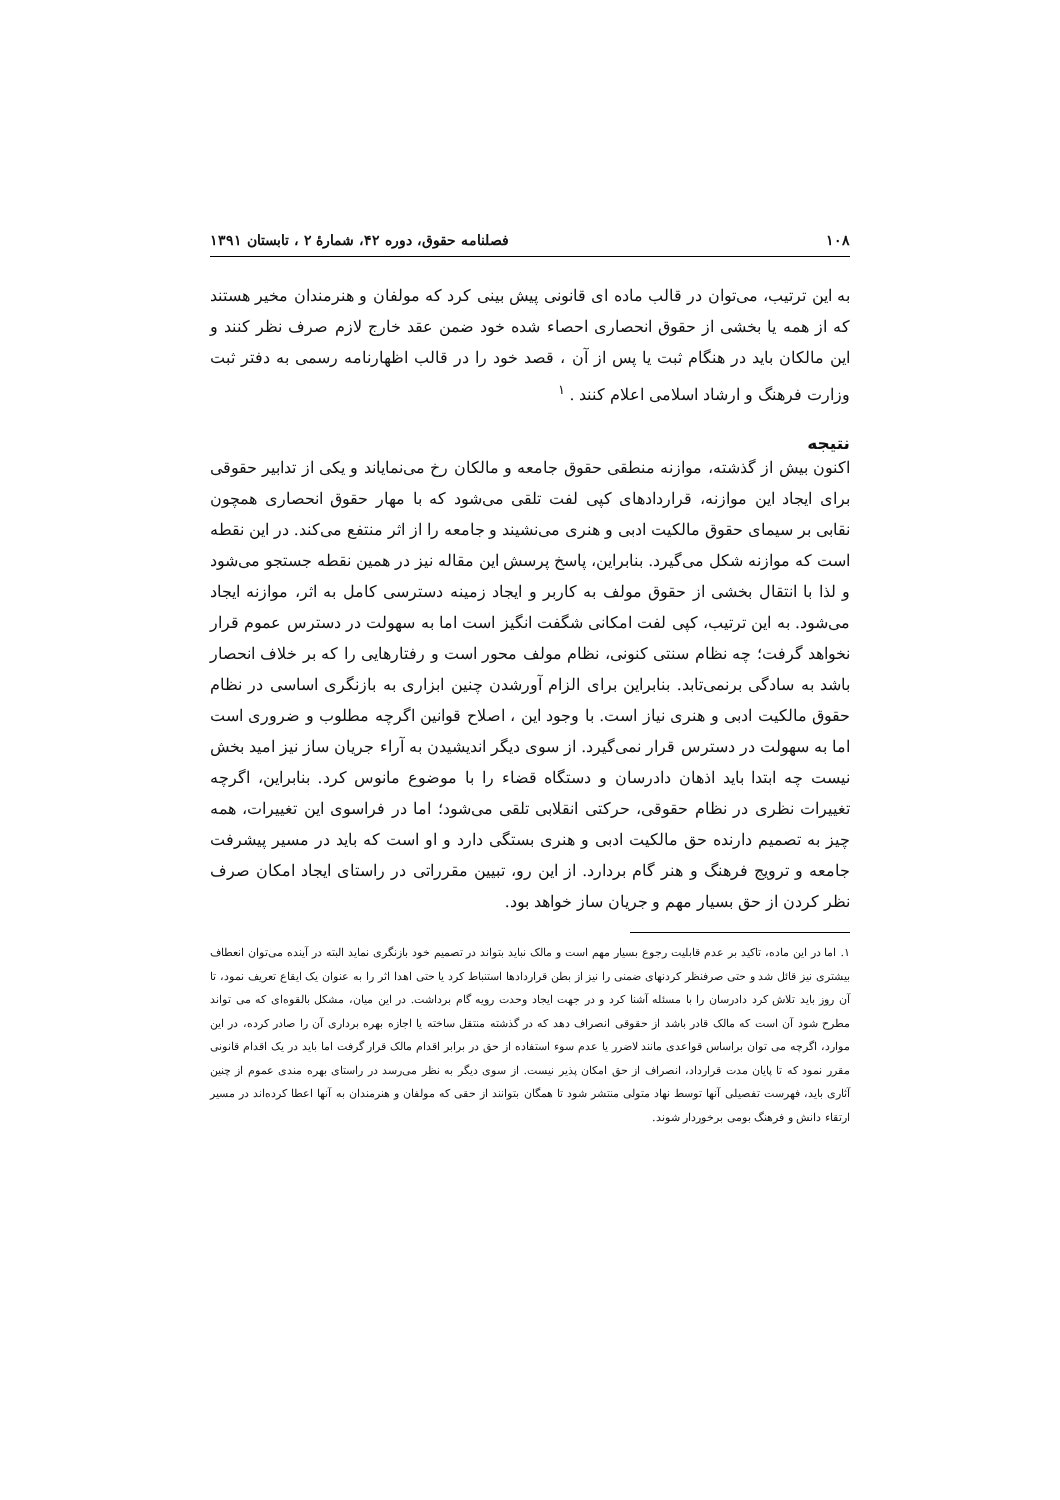۱۰۸ فصلنامه حقوق، دوره ۴۲، شمارهٔ ۲ ، تابستان ۱۳۹۱
به این ترتیب، می‌توان در قالب ماده ای قانونی پیش بینی کرد که مولفان و هنرمندان مخیر هستند که از همه یا بخشی از حقوق انحصاری احصاء شده خود ضمن عقد خارج لازم صرف نظر کنند و این مالکان باید در هنگام ثبت یا پس از آن ، قصد خود را در قالب اظهارنامه رسمی به دفتر ثبت وزارت فرهنگ و ارشاد اسلامی اعلام کنند . <sup>۱</sup>
نتیجه
اکنون بیش از گذشته، موازنه منطقی حقوق جامعه و مالکان رخ می‌نمایاند و یکی از تدابیر حقوقی برای ایجاد این موازنه، قراردادهای کپی لفت تلقی می‌شود که با مهار حقوق انحصاری همچون نقابی بر سیمای حقوق مالکیت ادبی و هنری می‌نشیند و جامعه را از اثر منتفع می‌کند. در این نقطه است که موازنه شکل می‌گیرد. بنابراین، پاسخ پرسش این مقاله نیز در همین نقطه جستجو می‌شود و لذا با انتقال بخشی از حقوق مولف به کاربر و ایجاد زمینه دسترسی کامل به اثر، موازنه ایجاد می‌شود. به این ترتیب، کپی لفت امکانی شگفت انگیز است اما به سهولت در دسترس عموم قرار نخواهد گرفت؛ چه نظام سنتی کنونی، نظام مولف محور است و رفتارهایی را که بر خلاف انحصار باشد به سادگی برنمی‌تابد. بنابراین برای الزام آورشدن چنین ابزاری به بازنگری اساسی در نظام حقوق مالکیت ادبی و هنری نیاز است. با وجود این ، اصلاح قوانین اگرچه مطلوب و ضروری است اما به سهولت در دسترس قرار نمی‌گیرد. از سوی دیگر اندیشیدن به آراء جریان ساز نیز امید بخش نیست چه ابتدا باید اذهان دادرسان و دستگاه قضاء را با موضوع مانوس کرد. بنابراین، اگرچه تغییرات نظری در نظام حقوقی، حرکتی انقلابی تلقی می‌شود؛ اما در فراسوی این تغییرات، همه چیز به تصمیم دارنده حق مالکیت ادبی و هنری بستگی دارد و او است که باید در مسیر پیشرفت جامعه و ترویج فرهنگ و هنر گام بردارد. از این رو، تبیین مقرراتی در راستای ایجاد امکان صرف نظر کردن از حق بسیار مهم و جریان ساز خواهد بود.
۱. اما در این ماده، تاکید بر عدم قابلیت رجوع بسیار مهم است و مالک نباید بتواند در تصمیم خود بازنگری نماید البته در آینده می‌توان انعطاف بیشتری نیز قائل شد و حتی صرفنظر کردنهای ضمنی را نیز از بطن قراردادها استنباط کرد یا حتی اهدا اثر را به عنوان یک ایقاع تعریف نمود، تا آن روز باید تلاش کرد دادرسان را با مسئله آشنا کرد و در جهت ایجاد وحدت رویه گام برداشت. در این میان، مشکل بالقوه‌ای که می تواند مطرح شود آن است که مالک قادر باشد از حقوقی انصراف دهد که در گذشته منتقل ساخته یا اجازه بهره برداری آن را صادر کرده، در این موارد، اگرچه می توان براساس قواعدی مانند لاضرر یا عدم سوء استفاده از حق در برابر اقدام مالک قرار گرفت اما باید در یک اقدام قانونی مقرر نمود که تا پایان مدت قرارداد، انصراف از حق امکان پذیر نیست. از سوی دیگر به نظر می‌رسد در راستای بهره مندی عموم از چنین آثاری باید، فهرست تفصیلی آنها توسط نهاد متولی منتشر شود تا همگان بتوانند از حقی که مولفان و هنرمندان به آنها اعطا کرده‌اند در مسیر ارتقاء دانش و فرهنگ بومی برخوردار شوند.